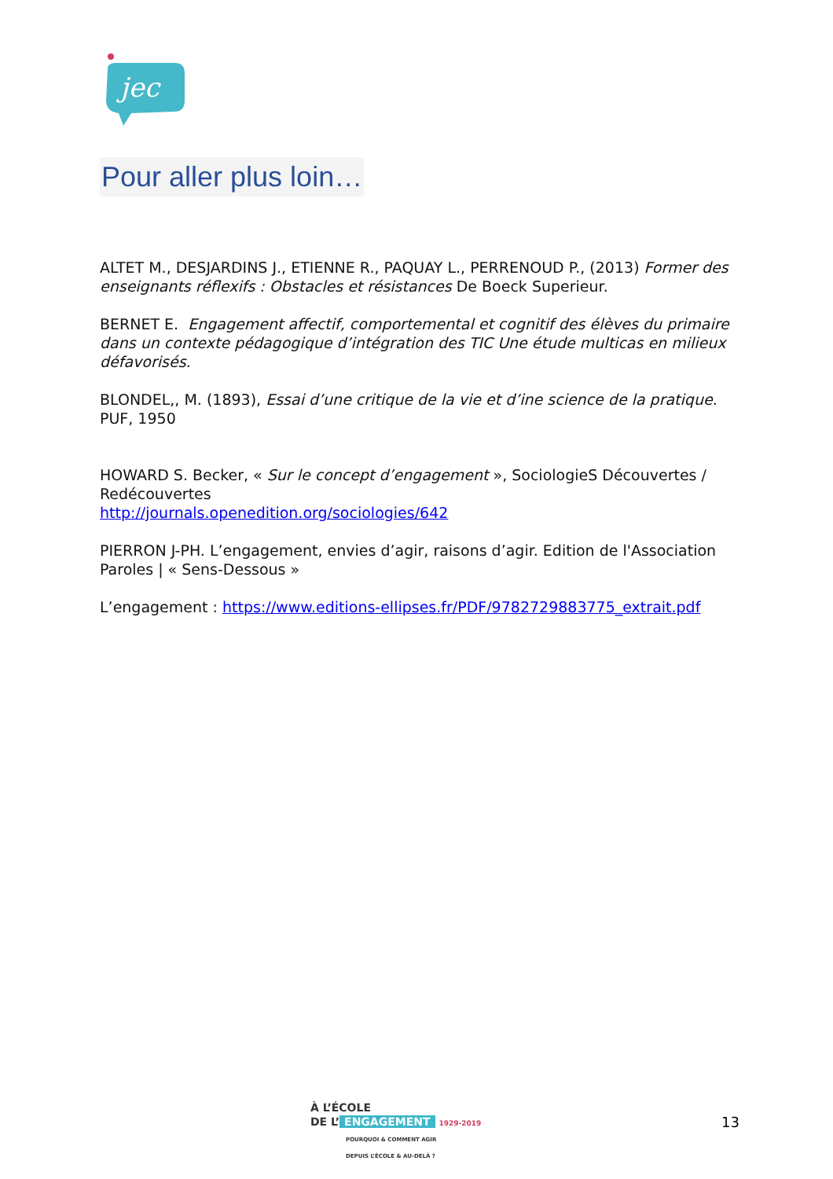jec
Pour aller plus loin…
ALTET M., DESJARDINS J., ETIENNE R., PAQUAY L., PERRENOUD P., (2013) Former des enseignants réflexifs : Obstacles et résistances De Boeck Superieur.
BERNET E. Engagement affectif, comportemental et cognitif des élèves du primaire dans un contexte pédagogique d’intégration des TIC Une étude multicas en milieux défavorisés.
BLONDEL,, M. (1893), Essai d’une critique de la vie et d’ine science de la pratique. PUF, 1950
HOWARD S. Becker, « Sur le concept d’engagement », SociologieS Découvertes / Redécouvertes
http://journals.openedition.org/sociologies/642
PIERRON J-PH. L’engagement, envies d’agir, raisons d’agir. Edition de l'Association Paroles | « Sens-Dessous »
L’engagement : https://www.editions-ellipses.fr/PDF/9782729883775_extrait.pdf
À L’ÉCOLE
DE L’ ENGAGEMENT 1929-2019
POURQUOI & COMMENT AGIR
DEPUIS L’ÉCOLE & AU-DELÀ ?
13